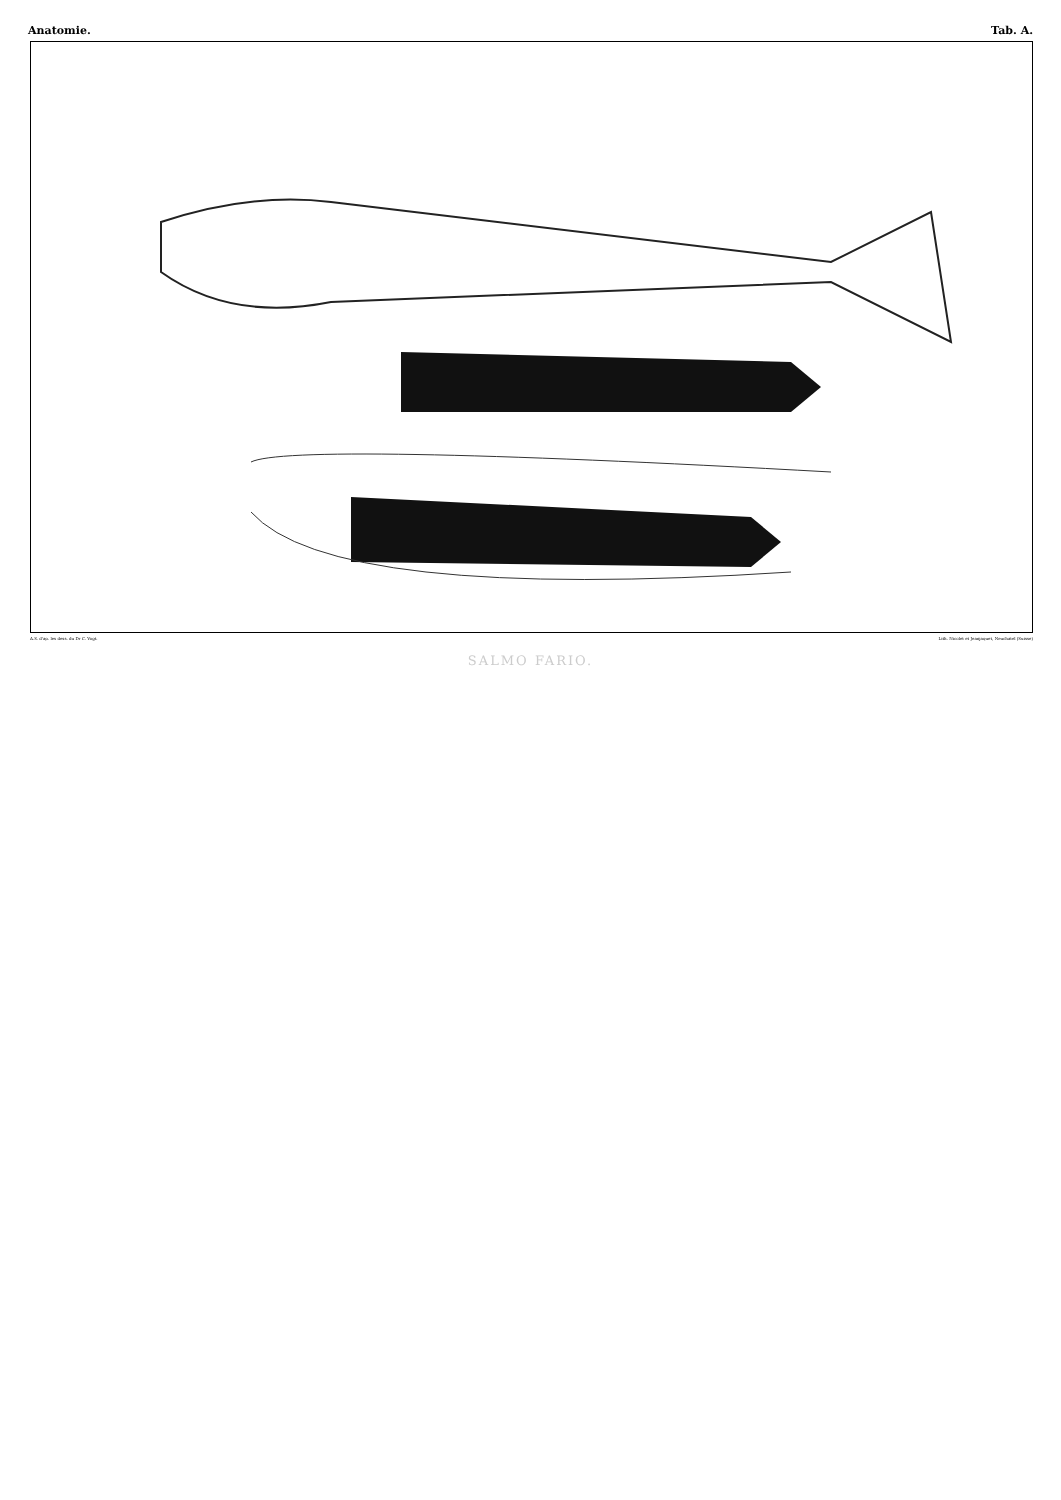Anatomie. Tab. A.
A.S. d'ap. les dess. du Dr C. Vogt. Lith. Nicolet et Jeanjaquet, Neuchatel (Suisse)
SALMO FARIO.